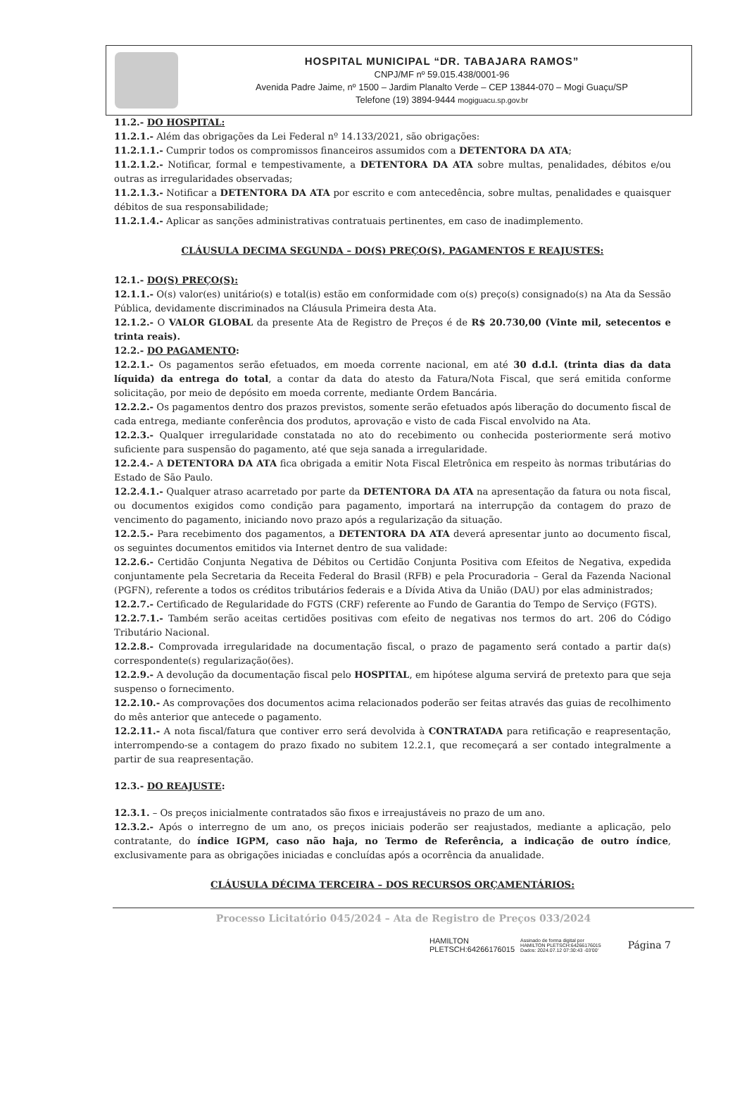HOSPITAL MUNICIPAL “DR. TABAJARA RAMOS”
CNPJ/MF nº 59.015.438/0001-96
Avenida Padre Jaime, nº 1500 – Jardim Planalto Verde – CEP 13844-070 – Mogi Guaçu/SP
Telefone (19) 3894-9444 mogiguacu.sp.gov.br
11.2.- DO HOSPITAL:
11.2.1.- Além das obrigações da Lei Federal nº 14.133/2021, são obrigações:
11.2.1.1.- Cumprir todos os compromissos financeiros assumidos com a DETENTORA DA ATA;
11.2.1.2.- Notificar, formal e tempestivamente, a DETENTORA DA ATA sobre multas, penalidades, débitos e/ou outras as irregularidades observadas;
11.2.1.3.- Notificar a DETENTORA DA ATA por escrito e com antecedência, sobre multas, penalidades e quaisquer débitos de sua responsabilidade;
11.2.1.4.- Aplicar as sanções administrativas contratuais pertinentes, em caso de inadimplemento.
CLÁUSULA DECIMA SEGUNDA – DO(S) PREÇO(S), PAGAMENTOS E REAJUSTES:
12.1.- DO(S) PREÇO(S):
12.1.1.- O(s) valor(es) unitário(s) e total(is) estão em conformidade com o(s) preço(s) consignado(s) na Ata da Sessão Pública, devidamente discriminados na Cláusula Primeira desta Ata.
12.1.2.- O VALOR GLOBAL da presente Ata de Registro de Preços é de R$ 20.730,00 (Vinte mil, setecentos e trinta reais).
12.2.- DO PAGAMENTO:
12.2.1.- Os pagamentos serão efetuados, em moeda corrente nacional, em até 30 d.d.l. (trinta dias da data líquida) da entrega do total, a contar da data do atesto da Fatura/Nota Fiscal, que será emitida conforme solicitação, por meio de depósito em moeda corrente, mediante Ordem Bancária.
12.2.2.- Os pagamentos dentro dos prazos previstos, somente serão efetuados após liberação do documento fiscal de cada entrega, mediante conferência dos produtos, aprovação e visto de cada Fiscal envolvido na Ata.
12.2.3.- Qualquer irregularidade constatada no ato do recebimento ou conhecida posteriormente será motivo suficiente para suspensão do pagamento, até que seja sanada a irregularidade.
12.2.4.- A DETENTORA DA ATA fica obrigada a emitir Nota Fiscal Eletrônica em respeito às normas tributárias do Estado de São Paulo.
12.2.4.1.- Qualquer atraso acarretado por parte da DETENTORA DA ATA na apresentação da fatura ou nota fiscal, ou documentos exigidos como condição para pagamento, importará na interrupção da contagem do prazo de vencimento do pagamento, iniciando novo prazo após a regularização da situação.
12.2.5.- Para recebimento dos pagamentos, a DETENTORA DA ATA deverá apresentar junto ao documento fiscal, os seguintes documentos emitidos via Internet dentro de sua validade:
12.2.6.- Certidão Conjunta Negativa de Débitos ou Certidão Conjunta Positiva com Efeitos de Negativa, expedida conjuntamente pela Secretaria da Receita Federal do Brasil (RFB) e pela Procuradoria – Geral da Fazenda Nacional (PGFN), referente a todos os créditos tributários federais e a Dívida Ativa da União (DAU) por elas administrados;
12.2.7.- Certificado de Regularidade do FGTS (CRF) referente ao Fundo de Garantia do Tempo de Serviço (FGTS).
12.2.7.1.- Também serão aceitas certidões positivas com efeito de negativas nos termos do art. 206 do Código Tributário Nacional.
12.2.8.- Comprovada irregularidade na documentação fiscal, o prazo de pagamento será contado a partir da(s) correspondente(s) regularização(ões).
12.2.9.- A devolução da documentação fiscal pelo HOSPITAL, em hipótese alguma servirá de pretexto para que seja suspenso o fornecimento.
12.2.10.- As comprovações dos documentos acima relacionados poderão ser feitas através das guias de recolhimento do mês anterior que antecede o pagamento.
12.2.11.- A nota fiscal/fatura que contiver erro será devolvida à CONTRATADA para retificação e reapresentação, interrompendo-se a contagem do prazo fixado no subitem 12.2.1, que recomeçará a ser contado integralmente a partir de sua reapresentação.
12.3.- DO REAJUSTE:
12.3.1. – Os preços inicialmente contratados são fixos e irreajustáveis no prazo de um ano.
12.3.2.- Após o interregno de um ano, os preços iniciais poderão ser reajustados, mediante a aplicação, pelo contratante, do índice IGPM, caso não haja, no Termo de Referência, a indicação de outro índice, exclusivamente para as obrigações iniciadas e concluídas após a ocorrência da anualidade.
CLÁUSULA DÉCIMA TERCEIRA – DOS RECURSOS ORÇAMENTÁRIOS:
Processo Licitatório 045/2024 – Ata de Registro de Preços 033/2024
HAMILTON
PLETSCH:64266176015
Assinado de forma digital por
HAMILTON PLETSCH:64266176015
Dados: 2024.07.12 07:30:43 -03'00'
Página 7